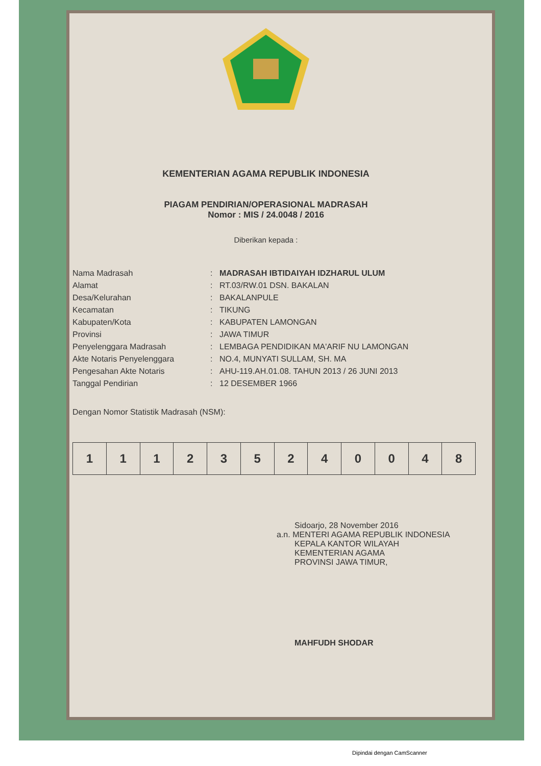KEMENTERIAN AGAMA REPUBLIK INDONESIA
PIAGAM PENDIRIAN/OPERASIONAL MADRASAH
Nomor : MIS / 24.0048 / 2016
Diberikan kepada :
| Nama Madrasah | : | MADRASAH IBTIDAIYAH IDZHARUL ULUM |
| Alamat | : | RT.03/RW.01 DSN. BAKALAN |
| Desa/Kelurahan | : | BAKALANPULE |
| Kecamatan | : | TIKUNG |
| Kabupaten/Kota | : | KABUPATEN LAMONGAN |
| Provinsi | : | JAWA TIMUR |
| Penyelenggara Madrasah | : | LEMBAGA PENDIDIKAN MA'ARIF NU LAMONGAN |
| Akte Notaris Penyelenggara | : | NO.4, MUNYATI SULLAM, SH. MA |
| Pengesahan Akte Notaris | : | AHU-119.AH.01.08. TAHUN 2013 / 26 JUNI 2013 |
| Tanggal Pendirian | : | 12 DESEMBER 1966 |
Dengan Nomor Statistik Madrasah (NSM):
| 1 | 1 | 1 | 2 | 3 | 5 | 2 | 4 | 0 | 0 | 4 | 8 |
Sidoarjo, 28 November 2016
a.n. MENTERI AGAMA REPUBLIK INDONESIA
KEPALA KANTOR WILAYAH
KEMENTERIAN AGAMA
PROVINSI JAWA TIMUR,
MAHFUDH SHODAR
Dipindai dengan CamScanner